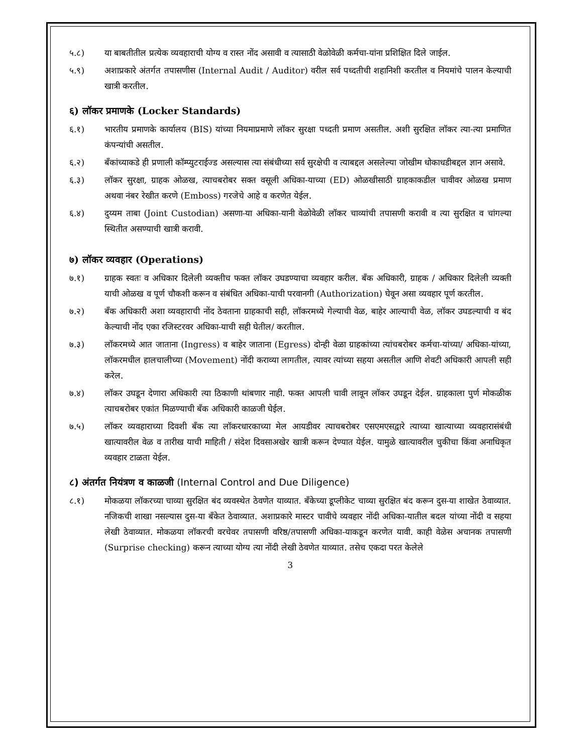५.८) या बाबतीतील प्रत्येक व्यवहाराची योग्य व रास्त नोंद असावी व त्यासाठी वेळोवेळी कर्मचा-यांना प्रशिक्षित दिले जाईल.
५.९) अशाप्रकारे अंतर्गत तपासणीस (Internal Audit / Auditor) वरील सर्व पध्दतीची शहानिशी करतील व नियमांचे पालन केल्याची खात्री करतील.
६) लॉकर प्रमाणके (Locker Standards)
६.१) भारतीय प्रमाणके कार्यालय (BIS) यांच्या नियमाप्रमाणे लॉकर सुरक्षा पध्दती प्रमाण असतील. अशी सुरक्षित लॉकर त्या-त्या प्रमाणित कंपन्यांची असतील.
६.२) बँकांच्याकडे ही प्रणाली कॉम्प्युटराईज्ड असल्यास त्या संबंधीच्या सर्व सुरक्षेची व त्याबद्दल असलेल्या जोखीम धोकाधडीबद्दल ज्ञान असावे.
६.३) लॉकर सुरक्षा, ग्राहक ओळख, त्याचबरोबर सक्त वसूली अधिका-याच्या (ED) ओळखीसाठी ग्राहकाकडील चावीवर ओळख प्रमाण अथवा नंबर रेखीत करणे (Emboss) गरजेचे आहे व करणेत येईल.
६.४) दुय्यम ताबा (Joint Custodian) असणा-या अधिका-यानी वेळोवेळी लॉकर चाव्यांची तपासणी करावी व त्या सुरक्षित व चांगल्या स्थितीत असण्याची खात्री करावी.
७) लॉकर व्यवहार (Operations)
७.१) ग्राहक स्वतः व अधिकार दिलेली व्यक्तीच फक्त लॉकर उघडण्याचा व्यवहार करील. बँक अधिकारी, ग्राहक / अधिकार दिलेली व्यक्ती याची ओळख व पूर्ण चौकशी करून व संबंधित अधिका-याची परवानगी (Authorization) घेवून असा व्यवहार पूर्ण करतील.
७.२) बँक अधिकारी अशा व्यवहाराची नोंद ठेवताना ग्राहकाची सही, लॉकरमध्ये गेल्याची वेळ, बाहेर आल्याची वेळ, लॉकर उघडल्याची व बंद केल्याची नोंद एका रजिस्टरवर अधिका-याची सही घेतील/ करतीाल.
७.३) लॉकरमध्ये आत जाताना (Ingress) व बाहेर जाताना (Egress) दोन्ही वेळा ग्राहकांच्या त्यांचबरोबर कर्मचा-यांच्या/ अधिका-यांच्या, लॉकरमधील हालचालीच्या (Movement) नोंदी कराव्या लागतील, त्यावर त्यांच्या सहया असतील आणि शेवटी अधिकारी आपली सही करेल.
७.४) लॉकर उघडून देणारा अधिकारी त्या ठिकाणी थांबणार नाही. फक्त आपली चावी लावून लॉकर उघडून देईल. ग्राहकाला पुर्ण मोकळीक त्याचबरोबर एकांत मिळण्याची बँक अधिकारी काळजी घेईल.
७.५) लॉकर व्यवहाराच्या दिवशी बँक त्या लॉकरधारकाच्या मेल आयडीवर त्याचबरोबर एसएमएसद्वारे त्याच्या खात्याच्या व्यवहारासंबंधी खात्यावरील वेळ व तारीख याची माहिती / संदेश दिवसाअखेर खात्री करून देण्यात येईल. यामुळे खात्यावरील चुकीचा किंवा अनाधिकृत व्यवहार टाळता येईल.
८) अंतर्गत नियंत्रण व काळजी (Internal Control and Due Diligence)
८.१) मोकळया लॉकरच्या चाव्या सुरक्षित बंद व्यवस्थेत ठेवणेत याव्यात. बँकेच्या डूप्लीकेट चाव्या सुरक्षित बंद करून दुस-या शाखेत ठेवाव्यात. नजिकची शाखा नसल्यास दुस-या बँकेत ठेवाव्यात. अशाप्रकारे मास्टर चावीचे व्यवहार नोंदी अधिका-यातील बदल यांच्या नोंदी व सहया लेखी ठेवाव्यात. मोकळया लॉकरची वरचेवर तपासणी वरिष्ठ/तपासणी अधिका-याकडून करणेत यावी. काही वेळेस अचानक तपासणी (Surprise checking) करून त्याच्या योग्य त्या नोंदी लेखी ठेवणेत याव्यात. तसेच एकदा परत केलेले
3